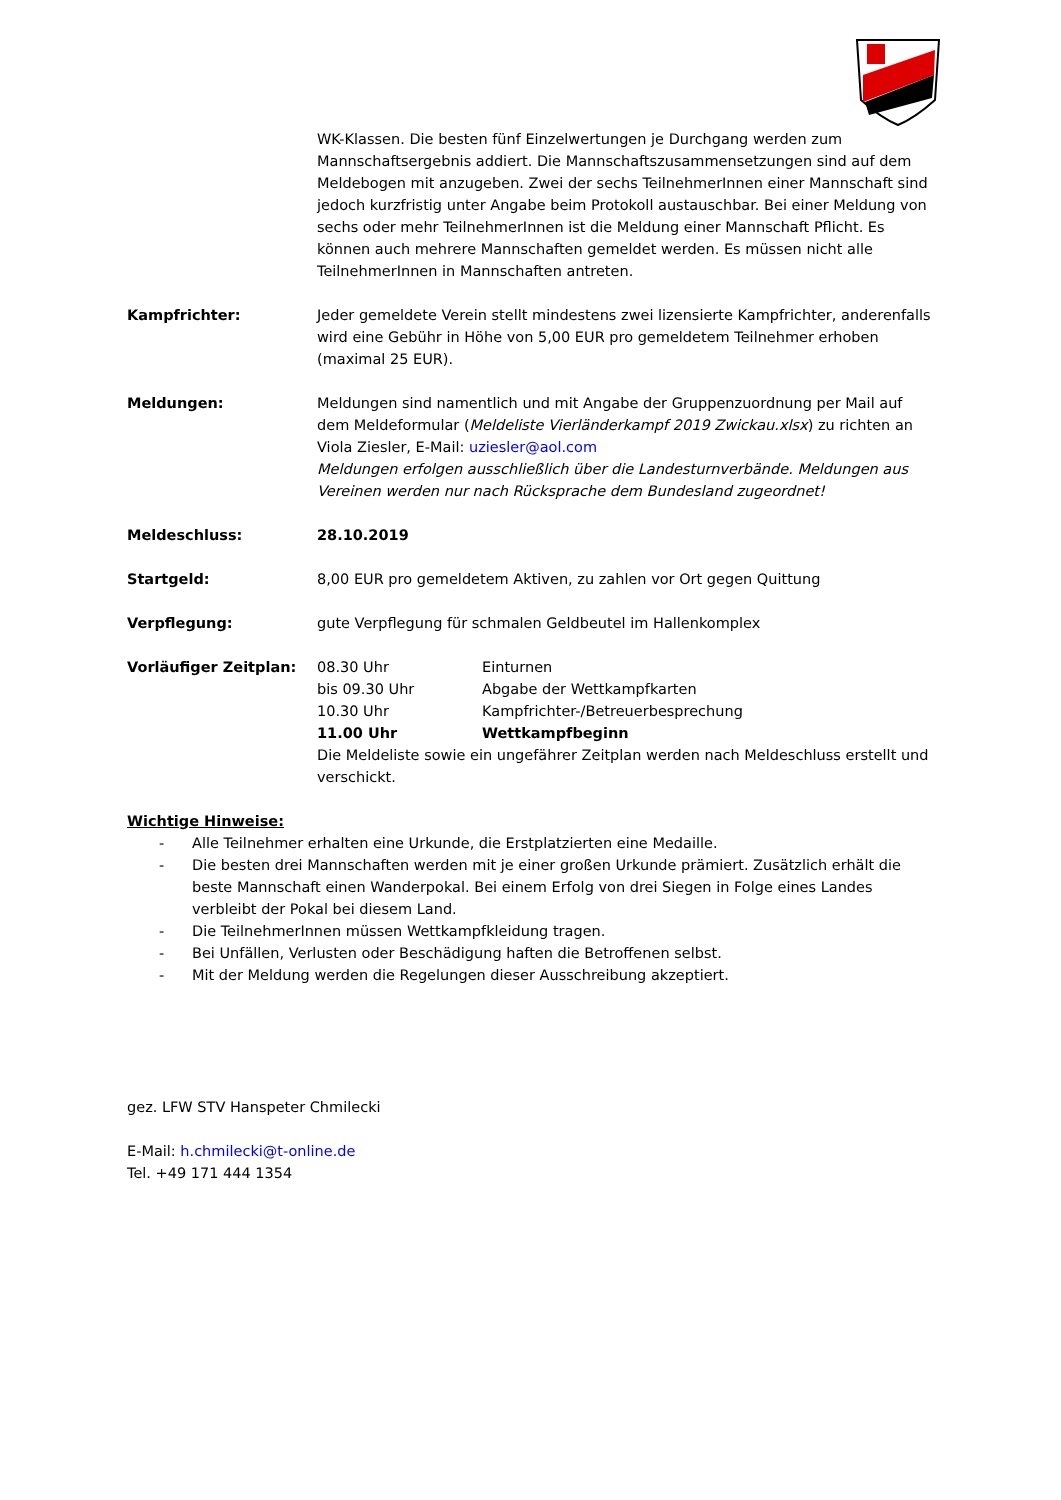WK-Klassen. Die besten fünf Einzelwertungen je Durchgang werden zum Mannschaftsergebnis addiert. Die Mannschaftszusammensetzungen sind auf dem Meldebogen mit anzugeben. Zwei der sechs TeilnehmerInnen einer Mannschaft sind jedoch kurzfristig unter Angabe beim Protokoll austauschbar. Bei einer Meldung von sechs oder mehr TeilnehmerInnen ist die Meldung einer Mannschaft Pflicht. Es können auch mehrere Mannschaften gemeldet werden. Es müssen nicht alle TeilnehmerInnen in Mannschaften antreten.
Kampfrichter: Jeder gemeldete Verein stellt mindestens zwei lizensierte Kampfrichter, anderenfalls wird eine Gebühr in Höhe von 5,00 EUR pro gemeldetem Teilnehmer erhoben (maximal 25 EUR).
Meldungen: Meldungen sind namentlich und mit Angabe der Gruppenzuordnung per Mail auf dem Meldeformular (Meldeliste Vierländerkampf 2019 Zwickau.xlsx) zu richten an Viola Ziesler, E-Mail: uziesler@aol.com
Meldungen erfolgen ausschließlich über die Landesturnverbände. Meldungen aus Vereinen werden nur nach Rücksprache dem Bundesland zugeordnet!
Meldeschluss: 28.10.2019
Startgeld: 8,00 EUR pro gemeldetem Aktiven, zu zahlen vor Ort gegen Quittung
Verpflegung: gute Verpflegung für schmalen Geldbeutel im Hallenkomplex
Vorläufiger Zeitplan:
| 08.30 Uhr | Einturnen |
| bis 09.30 Uhr | Abgabe der Wettkampfkarten |
| 10.30 Uhr | Kampfrichter-/Betreuerbesprechung |
| 11.00 Uhr | Wettkampfbeginn |
Die Meldeliste sowie ein ungefährer Zeitplan werden nach Meldeschluss erstellt und verschickt.
Wichtige Hinweise:
- Alle Teilnehmer erhalten eine Urkunde, die Erstplatzierten eine Medaille.
- Die besten drei Mannschaften werden mit je einer großen Urkunde prämiert. Zusätzlich erhält die beste Mannschaft einen Wanderpokal. Bei einem Erfolg von drei Siegen in Folge eines Landes verbleibt der Pokal bei diesem Land.
- Die TeilnehmerInnen müssen Wettkampfkleidung tragen.
- Bei Unfällen, Verlusten oder Beschädigung haften die Betroffenen selbst.
- Mit der Meldung werden die Regelungen dieser Ausschreibung akzeptiert.
gez. LFW STV Hanspeter Chmilecki
E-Mail: h.chmilecki@t-online.de
Tel. +49 171 444 1354